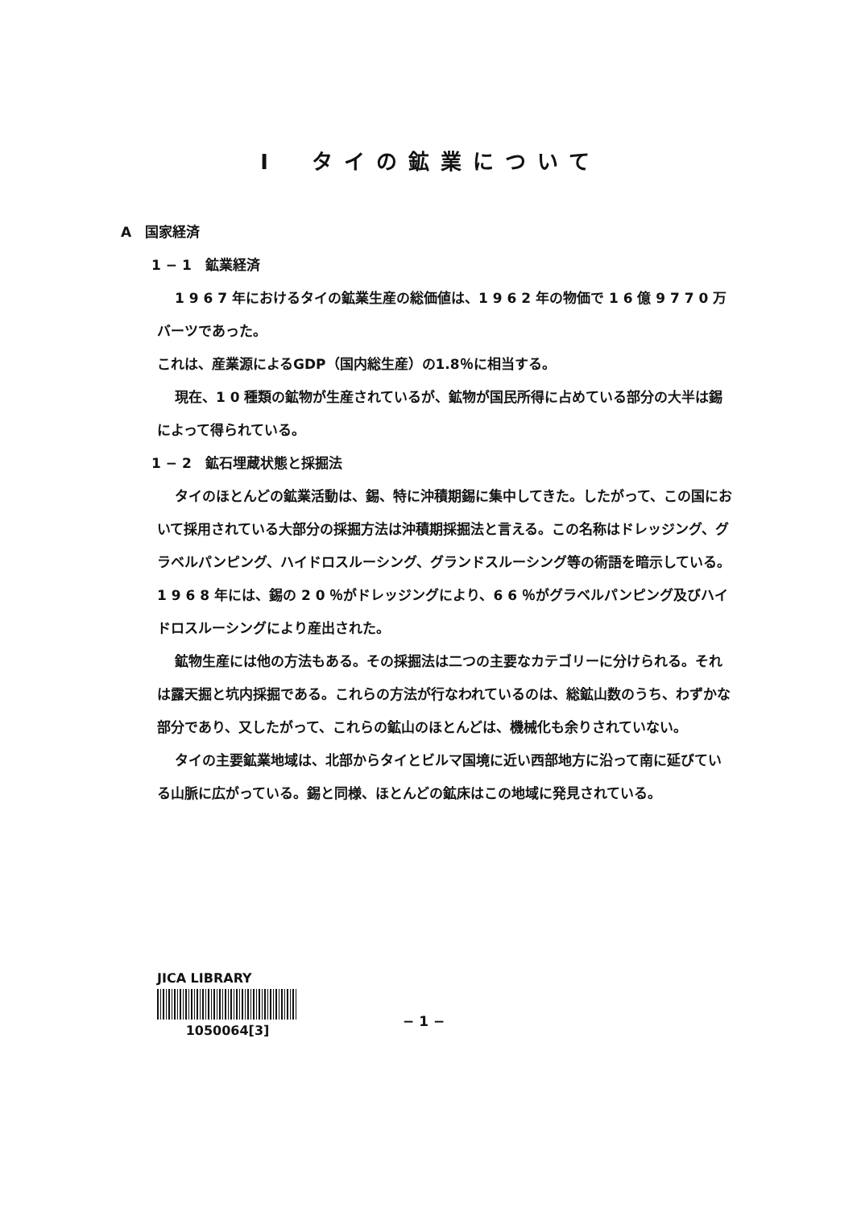I　タイの鉱業について
A　国家経済
1 − 1　鉱業経済
1 9 6 7 年におけるタイの鉱業生産の総価値は、1 9 6 2 年の物価で 1 6 億 9 7 7 0 万バーツであった。
これは、産業源によるGDP（国内総生産）の1.8％に相当する。
現在、1 0 種類の鉱物が生産されているが、鉱物が国民所得に占めている部分の大半は錫によって得られている。
1 − 2　鉱石埋蔵状態と採掘法
タイのほとんどの鉱業活動は、錫、特に沖積期錫に集中してきた。したがって、この国において採用されている大部分の採掘方法は沖積期採掘法と言える。この名称はドレッジング、グラベルパンピング、ハイドロスルーシング、グランドスルーシング等の術語を暗示している。1 9 6 8 年には、錫の 2 0 ％がドレッジングにより、6 6 ％がグラベルパンピング及びハイドロスルーシングにより産出された。
鉱物生産には他の方法もある。その採掘法は二つの主要なカテゴリーに分けられる。それは露天掘と坑内採掘である。これらの方法が行なわれているのは、総鉱山数のうち、わずかな部分であり、又したがって、これらの鉱山のほとんどは、機械化も余りされていない。
タイの主要鉱業地域は、北部からタイとビルマ国境に近い西部地方に沿って南に延びている山脈に広がっている。錫と同様、ほとんどの鉱床はこの地域に発見されている。
JICA LIBRARY
1050064[3]
− 1 −